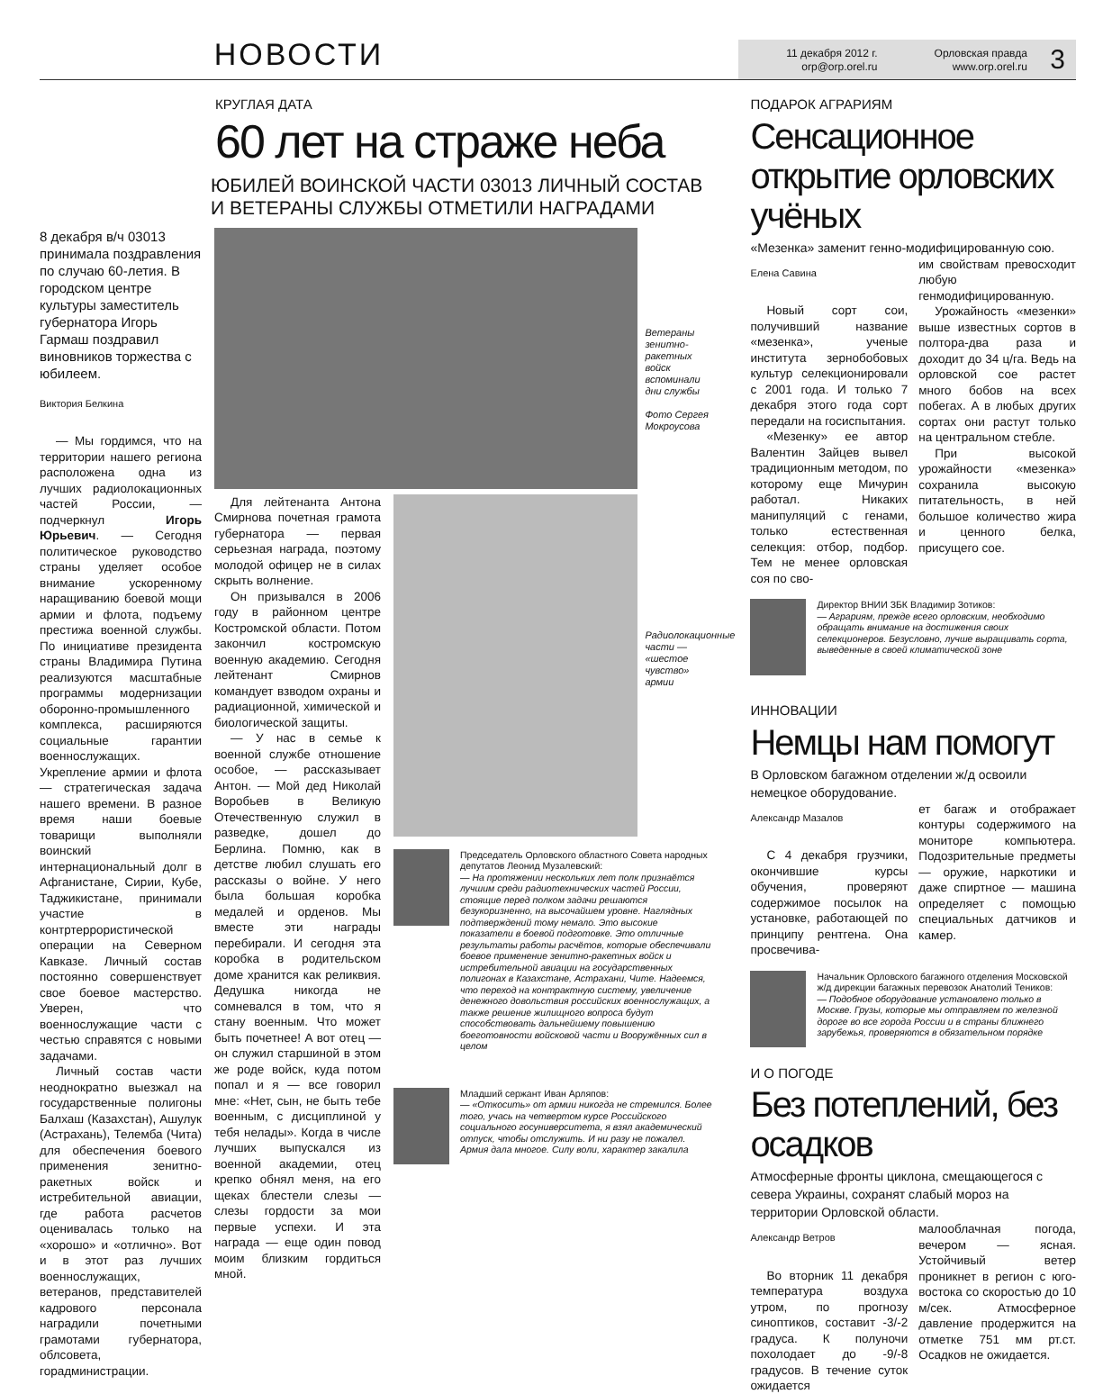НОВОСТИ
11 декабря 2012 г.
orp@orp.orel.ru
Орловская правда
www.orp.orel.ru
3
КРУГЛАЯ ДАТА
60 лет на страже неба
ЮБИЛЕЙ ВОИНСКОЙ ЧАСТИ 03013 ЛИЧНЫЙ СОСТАВ И ВЕТЕРАНЫ СЛУЖБЫ ОТМЕТИЛИ НАГРАДАМИ
8 декабря в/ч 03013 принимала поздравления по случаю 60-летия. В городском центре культуры заместитель губернатора Игорь Гармаш поздравил виновников торжества с юбилеем.
Виктория Белкина
— Мы гордимся, что на территории нашего региона расположена одна из лучших радиолокационных частей России, — подчеркнул Игорь Юрьевич. — Сегодня политическое руководство страны уделяет особое внимание ускоренному наращиванию боевой мощи армии и флота, подъему престижа военной службы. По инициативе президента страны Владимира Путина реализуются масштабные программы модернизации оборонно-промышленного комплекса, расширяются социальные гарантии военнослужащих. Укрепление армии и флота — стратегическая задача нашего времени. В разное время наши боевые товарищи выполняли воинский интернациональный долг в Афганистане, Сирии, Кубе, Таджикистане, принимали участие в контртеррористической операции на Северном Кавказе. Личный состав постоянно совершенствует свое боевое мастерство. Уверен, что военнослужащие части с честью справятся с новыми задачами.
Личный состав части неоднократно выезжал на государственные полигоны Балхаш (Казахстан), Ашулук (Астрахань), Телемба (Чита) для обеспечения боевого применения зенитно-ракетных войск и истребительной авиации, где работа расчетов оценивалась только на «хорошо» и «отлично». Вот и в этот раз лучших военнослужащих, ветеранов, представителей кадрового персонала наградили почетными грамотами губернатора, облсовета, горадминистрации.
Ветераны зенитно-ракетных войск вспоминали дни службы
Фото Сергея Мокроусова
Для лейтенанта Антона Смирнова почетная грамота губернатора — первая серьезная награда, поэтому молодой офицер не в силах скрыть волнение.
Он призывался в 2006 году в районном центре Костромской области. Потом закончил костромскую военную академию. Сегодня лейтенант Смирнов командует взводом охраны и радиационной, химической и биологической защиты.
— У нас в семье к военной службе отношение особое, — рассказывает Антон. — Мой дед Николай Воробьев в Великую Отечественную служил в разведке, дошел до Берлина. Помню, как в детстве любил слушать его рассказы о войне. У него была большая коробка медалей и орденов. Мы вместе эти награды перебирали. И сегодня эта коробка в родительском доме хранится как реликвия. Дедушка никогда не сомневался в том, что я стану военным. Что может быть почетнее! А вот отец — он служил старшиной в этом же роде войск, куда потом попал и я — все говорил мне: «Нет, сын, не быть тебе военным, с дисциплиной у тебя нелады». Когда в числе лучших выпускался из военной академии, отец крепко обнял меня, на его щеках блестели слезы — слезы гордости за мои первые успехи. И эта награда — еще один повод моим близким гордиться мной.
Радиолокационные части — «шестое чувство» армии
Председатель Орловского областного Совета народных депутатов Леонид Музалевский:
— На протяжении нескольких лет полк признаётся лучшим среди радиотехнических частей России, стоящие перед полком задачи решаются безукоризненно, на высочайшем уровне. Наглядных подтверждений тому немало. Это высокие показатели в боевой подготовке. Это отличные результаты работы расчётов, которые обеспечивали боевое применение зенитно-ракетных войск и истребительной авиации на государственных полигонах в Казахстане, Астрахани, Чите. Надеемся, что переход на контрактную систему, увеличение денежного довольствия российских военнослужащих, а также решение жилищного вопроса будут способствовать дальнейшему повышению боеготовности войсковой части и Вооружённых сил в целом
Младший сержант Иван Арляпов:
— «Откосить» от армии никогда не стремился. Более того, учась на четвертом курсе Российского социального госуниверситета, я взял академический отпуск, чтобы отслужить. И ни разу не пожалел. Армия дала многое. Силу воли, характер закалила
ПОДАРОК АГРАРИЯМ
Сенсационное открытие орловских учёных
«Мезенка» заменит генно-модифицированную сою.
Елена Савина
Новый сорт сои, получивший название «мезенка», ученые института зернобобовых культур селекционировали с 2001 года. И только 7 декабря этого года сорт передали на госиспытания.
«Мезенку» ее автор Валентин Зайцев вывел традиционным методом, по которому еще Мичурин работал. Никаких манипуляций с генами, только естественная селекция: отбор, подбор. Тем не менее орловская соя по сво-
им свойствам превосходит любую генмодифицированную.
Урожайность «мезенки» выше известных сортов в полтора-два раза и доходит до 34 ц/га. Ведь на орловской сое растет много бобов на всех побегах. А в любых других сортах они растут только на центральном стебле.
При высокой урожайности «мезенка» сохранила высокую питательность, в ней большое количество жира и ценного белка, присущего сое.
Директор ВНИИ ЗБК Владимир Зотиков:
— Аграриям, прежде всего орловским, необходимо обращать внимание на достижения своих селекционеров. Безусловно, лучше выращивать сорта, выведенные в своей климатической зоне
ИННОВАЦИИ
Немцы нам помогут
В Орловском багажном отделении ж/д освоили немецкое оборудование.
Александр Мазалов
С 4 декабря грузчики, окончившие курсы обучения, проверяют содержимое посылок на установке, работающей по принципу рентгена. Она просвечива-
ет багаж и отображает контуры содержимого на мониторе компьютера. Подозрительные предметы — оружие, наркотики и даже спиртное — машина определяет с помощью специальных датчиков и камер.
Начальник Орловского багажного отделения Московской ж/д дирекции багажных перевозок Анатолий Теников:
— Подобное оборудование установлено только в Москве. Грузы, которые мы отправляем по железной дороге во все города России и в страны ближнего зарубежья, проверяются в обязательном порядке
И О ПОГОДЕ
Без потеплений, без осадков
Атмосферные фронты циклона, смещающегося с севера Украины, сохранят слабый мороз на территории Орловской области.
Александр Ветров
Во вторник 11 декабря температура воздуха утром, по прогнозу синоптиков, составит -3/-2 градуса. К полуночи похолодает до -9/-8 градусов. В течение суток ожидается
малооблачная погода, вечером — ясная. Устойчивый ветер проникнет в регион с юго-востока со скоростью до 10 м/сек. Атмосферное давление продержится на отметке 751 мм рт.ст. Осадков не ожидается.